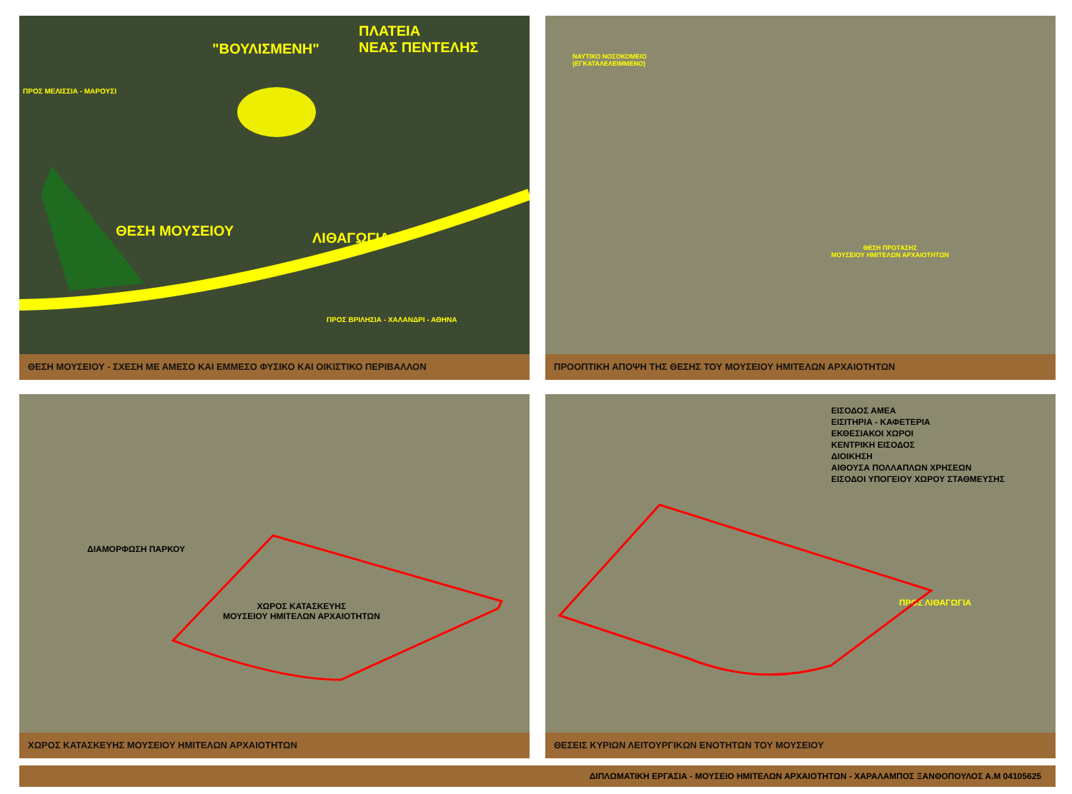ΠΛΑΤΕΙΑ
ΝΕΑΣ ΠΕΝΤΕΛΗΣ
"ΒΟΥΛΙΣΜΕΝΗ"
ΠΡΟΣ ΜΕΛΙΣΣΙΑ - ΜΑΡΟΥΣΙ
ΘΕΣΗ ΜΟΥΣΕΙΟΥ ΛΙΘΑΓΩΓΙΑ
ΠΡΟΣ ΒΡΙΛΗΣΙΑ - ΧΑΛΑΝΔΡΙ - ΑΘΗΝΑ
ΘΕΣΗ ΜΟΥΣΕΙΟΥ - ΣΧΕΣΗ ΜΕ ΑΜΕΣΟ ΚΑΙ ΕΜΜΕΣΟ ΦΥΣΙΚΟ ΚΑΙ ΟΙΚΙΣΤΙΚΟ ΠΕΡΙΒΑΛΛΟΝ
ΝΑΥΤΙΚΟ ΝΟΣΟΚΟΜΕΙΟ
(ΕΓΚΑΤΑΛΕΛΕΙΜΜΕΝΟ)
ΘΕΣΗ ΠΡΟΤΑΣΗΣ
ΜΟΥΣΕΙΟΥ ΗΜΙΤΕΛΩΝ ΑΡΧΑΙΟΤΗΤΩΝ
ΠΡΟΟΠΤΙΚΗ ΑΠΟΨΗ ΤΗΣ ΘΕΣΗΣ ΤΟΥ ΜΟΥΣΕΙΟΥ ΗΜΙΤΕΛΩΝ ΑΡΧΑΙΟΤΗΤΩΝ
ΔΙΑΜΟΡΦΩΣΗ ΠΑΡΚΟΥ
ΧΩΡΟΣ ΚΑΤΑΣΚΕΥΗΣ
ΜΟΥΣΕΙΟΥ ΗΜΙΤΕΛΩΝ ΑΡΧΑΙΟΤΗΤΩΝ
ΧΩΡΟΣ ΚΑΤΑΣΚΕΥΗΣ ΜΟΥΣΕΙΟΥ ΗΜΙΤΕΛΩΝ ΑΡΧΑΙΟΤΗΤΩΝ
ΕΙΣΟΔΟΣ ΑΜΕΑ
ΕΙΣΙΤΗΡΙΑ - ΚΑΦΕΤΕΡΙΑ
ΕΚΘΕΣΙΑΚΟΙ ΧΩΡΟΙ
ΚΕΝΤΡΙΚΗ ΕΙΣΟΔΟΣ
ΔΙΟΙΚΗΣΗ
ΑΙΘΟΥΣΑ ΠΟΛΛΑΠΛΩΝ ΧΡΗΣΕΩΝ
ΕΙΣΟΔΟΙ ΥΠΟΓΕΙΟΥ ΧΩΡΟΥ ΣΤΑΘΜΕΥΣΗΣ
ΠΡΟΣ ΛΙΘΑΓΩΓΙΑ
ΘΕΣΕΙΣ ΚΥΡΙΩΝ ΛΕΙΤΟΥΡΓΙΚΩΝ ΕΝΟΤΗΤΩΝ ΤΟΥ ΜΟΥΣΕΙΟΥ
ΔΙΠΛΩΜΑΤΙΚΗ ΕΡΓΑΣΙΑ - ΜΟΥΣΕΙΟ ΗΜΙΤΕΛΩΝ ΑΡΧΑΙΟΤΗΤΩΝ - ΧΑΡΑΛΑΜΠΟΣ ΞΑΝΘΟΠΟΥΛΟΣ Α.Μ 04105625